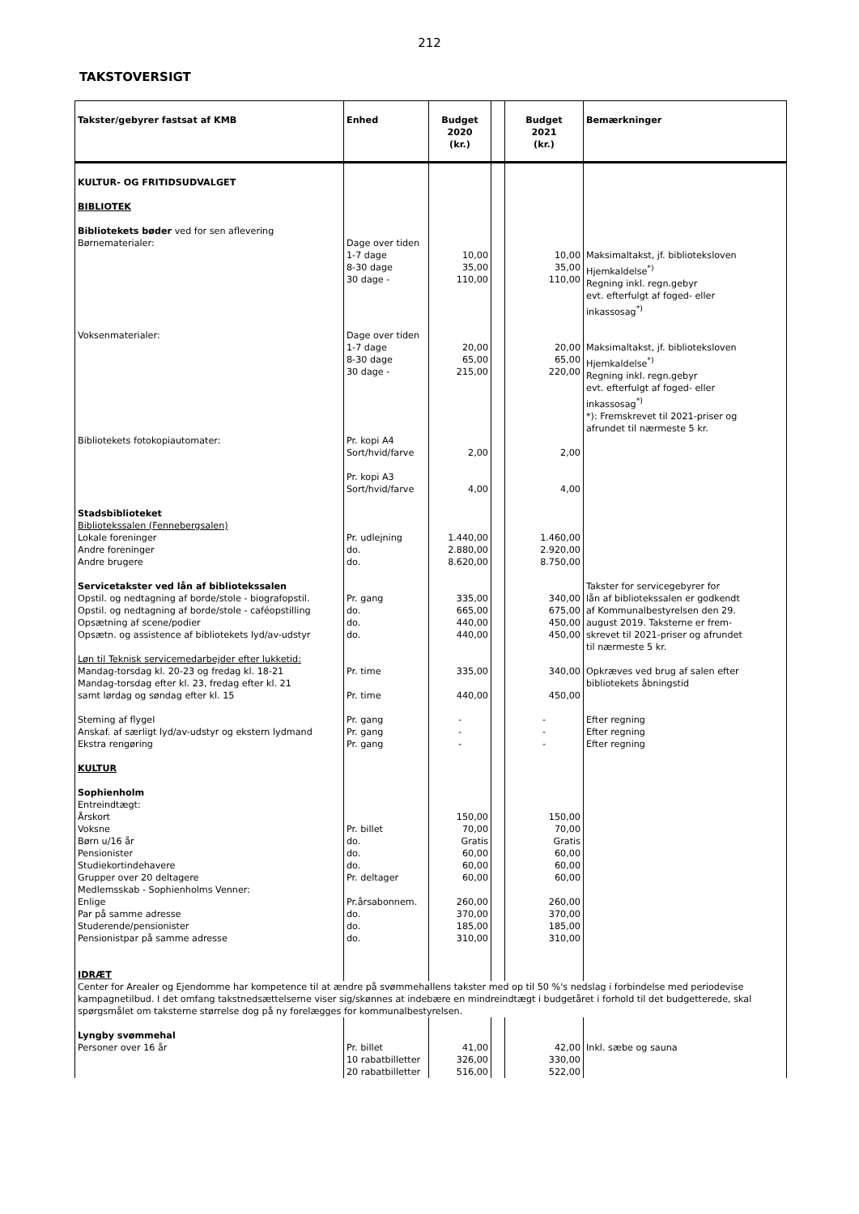212
TAKSTOVERSIGT
| Takster/gebyrer fastsat af KMB | Enhed | Budget 2020 (kr.) | | Budget 2021 (kr.) | Bemærkninger |
| --- | --- | --- | --- | --- | --- |
| KULTUR- OG FRITIDSUDVALGET BIBLIOTEK Bibliotekets bøder ved for sen aflevering | | | | | |
| Børnematerialer: | Dage over tiden 1-7 dage 8-30 dage 30 dage - | 10,00 35,00 110,00 | | 10,00 35,00 110,00 | Maksimaltakst, jf. biblioteksloven Hjemkaldelse<sup>*)</sup> Regning inkl. regn.gebyr evt. efterfulgt af foged- eller inkassosag<sup>*)</sup> |
| Voksenmaterialer: | Dage over tiden 1-7 dage 8-30 dage 30 dage - | 20,00 65,00 215,00 | | 20,00 65,00 220,00 | Maksimaltakst, jf. biblioteksloven Hjemkaldelse<sup>*)</sup> Regning inkl. regn.gebyr evt. efterfulgt af foged- eller inkassosag<sup>*)</sup> *): Fremskrevet til 2021-priser og afrundet til nærmeste 5 kr. |
| Bibliotekets fotokopiautomater: | Pr. kopi A4 Sort/hvid/farve Pr. kopi A3 Sort/hvid/farve | 2,00 4,00 | | 2,00 4,00 | |
| Stadsbiblioteket Bibliotekssalen (Fennebergsalen) Lokale foreninger Andre foreninger Andre brugere | Pr. udlejning do. do. | 1.440,00 2.880,00 8.620,00 | | 1.460,00 2.920,00 8.750,00 | |
| Servicetakster ved lån af bibliotekssalen Opstil. og nedtagning af borde/stole - biografopstil. Opstil. og nedtagning af borde/stole - caféopstilling Opsætning af scene/podier Opsætn. og assistence af bibliotekets lyd/av-udstyr | Pr. gang do. do. do. | 335,00 665,00 440,00 440,00 | | 340,00 675,00 450,00 450,00 | Takster for servicegebyrer for lån af bibliotekssalen er godkendt af Kommunalbestyrelsen den 29. august 2019. Taksterne er frem- skrevet til 2021-priser og afrundet til nærmeste 5 kr. |
| Løn til Teknisk servicemedarbejder efter lukketid: Mandag-torsdag kl. 20-23 og fredag kl. 18-21 Mandag-torsdag efter kl. 23, fredag efter kl. 21 samt lørdag og søndag efter kl. 15 | Pr. time Pr. time | 335,00 440,00 | | 340,00 450,00 | Opkræves ved brug af salen efter bibliotekets åbningstid |
| Steming af flygel Anskaf. af særligt lyd/av-udstyr og ekstern lydmand Ekstra rengøring KULTUR | Pr. gang Pr. gang Pr. gang | - - - | | - - - | Efter regning Efter regning Efter regning |
| Sophienholm Entreindtægt: Årskort Voksne Børn u/16 år Pensionister Studiekortindehavere Grupper over 20 deltagere Medlemsskab - Sophienholms Venner: Enlige Par på samme adresse Studerende/pensionister Pensionistpar på samme adresse IDRÆT | Pr. billet do. do. do. Pr. deltager Pr.årsabonnem. do. do. do. | 150,00 70,00 Gratis 60,00 60,00 60,00 260,00 370,00 185,00 310,00 | | 150,00 70,00 Gratis 60,00 60,00 60,00 260,00 370,00 185,00 310,00 | |
| Center for Arealer og Ejendomme har kompetence til at ændre på svømmehallens takster med op til 50 %'s nedslag i forbindelse med periodevise kampagnetilbud. I det omfang takstnedsættelserne viser sig/skønnes at indebære en mindreindtægt i budgetåret i forhold til det budgetterede, skal spørgsmålet om taksterne størrelse dog på ny forelægges for kommunalbestyrelsen. | | | | | |
| Lyngby svømmehal Personer over 16 år | Pr. billet 10 rabatbilletter 20 rabatbilletter | 41,00 326,00 516,00 | | 42,00 330,00 522,00 | Inkl. sæbe og sauna |